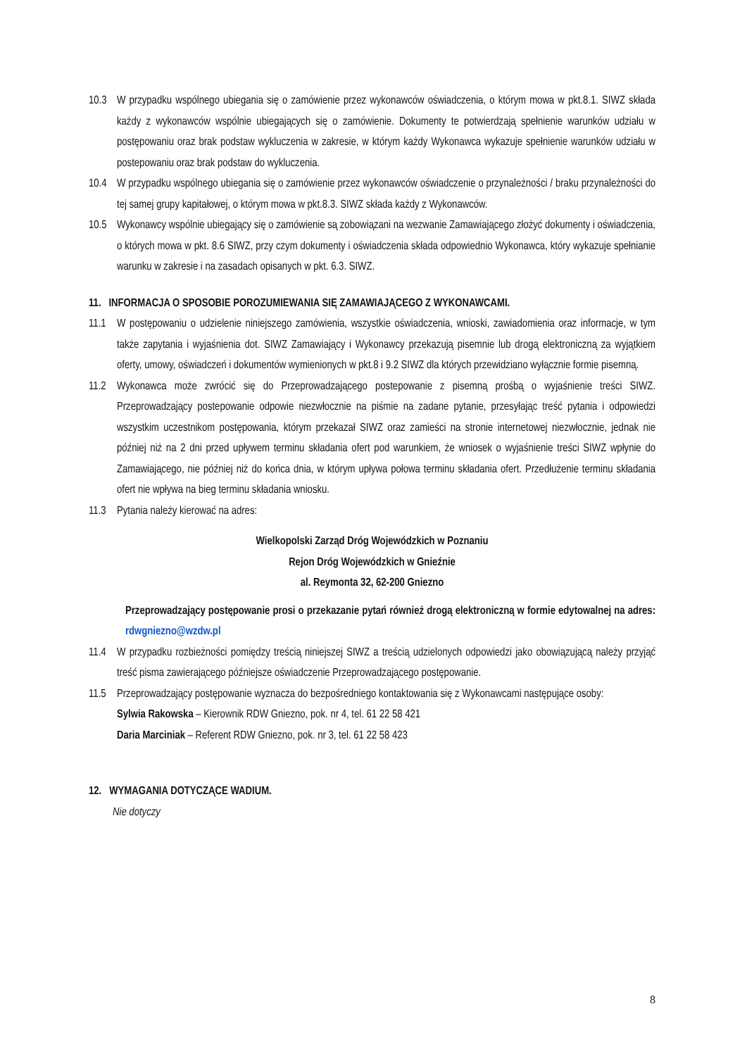10.3 W przypadku wspólnego ubiegania się o zamówienie przez wykonawców oświadczenia, o którym mowa w pkt.8.1. SIWZ składa każdy z wykonawców wspólnie ubiegających się o zamówienie. Dokumenty te potwierdzają spełnienie warunków udziału w postępowaniu oraz brak podstaw wykluczenia w zakresie, w którym każdy Wykonawca wykazuje spełnienie warunków udziału w postepowaniu oraz brak podstaw do wykluczenia.
10.4 W przypadku wspólnego ubiegania się o zamówienie przez wykonawców oświadczenie o przynależności / braku przynależności do tej samej grupy kapitałowej, o którym mowa w pkt.8.3. SIWZ składa każdy z Wykonawców.
10.5 Wykonawcy wspólnie ubiegający się o zamówienie są zobowiązani na wezwanie Zamawiającego złożyć dokumenty i oświadczenia, o których mowa w pkt. 8.6 SIWZ, przy czym dokumenty i oświadczenia składa odpowiednio Wykonawca, który wykazuje spełnianie warunku w zakresie i na zasadach opisanych w pkt. 6.3. SIWZ.
11. INFORMACJA O SPOSOBIE POROZUMIEWANIA SIĘ ZAMAWIAJĄCEGO Z WYKONAWCAMI.
11.1 W postępowaniu o udzielenie niniejszego zamówienia, wszystkie oświadczenia, wnioski, zawiadomienia oraz informacje, w tym także zapytania i wyjaśnienia dot. SIWZ Zamawiający i Wykonawcy przekazują pisemnie lub drogą elektroniczną za wyjątkiem oferty, umowy, oświadczeń i dokumentów wymienionych w pkt.8 i 9.2 SIWZ dla których przewidziano wyłącznie formie pisemną.
11.2 Wykonawca może zwrócić się do Przeprowadzającego postepowanie z pisemną prośbą o wyjaśnienie treści SIWZ. Przeprowadzający postepowanie odpowie niezwłocznie na piśmie na zadane pytanie, przesyłając treść pytania i odpowiedzi wszystkim uczestnikom postępowania, którym przekazał SIWZ oraz zamieści na stronie internetowej niezwłocznie, jednak nie później niż na 2 dni przed upływem terminu składania ofert pod warunkiem, że wniosek o wyjaśnienie treści SIWZ wpłynie do Zamawiającego, nie później niż do końca dnia, w którym upływa połowa terminu składania ofert. Przedłużenie terminu składania ofert nie wpływa na bieg terminu składania wniosku.
11.3 Pytania należy kierować na adres:
Wielkopolski Zarząd Dróg Wojewódzkich w Poznaniu
Rejon Dróg Wojewódzkich w Gnieźnie
al. Reymonta 32, 62-200 Gniezno
Przeprowadzający postępowanie prosi o przekazanie pytań również drogą elektroniczną w formie edytowalnej na adres: rdwgniezno@wzdw.pl
11.4 W przypadku rozbieżności pomiędzy treścią niniejszej SIWZ a treścią udzielonych odpowiedzi jako obowiązującą należy przyjąć treść pisma zawierającego późniejsze oświadczenie Przeprowadzającego postępowanie.
11.5 Przeprowadzający postępowanie wyznacza do bezpośredniego kontaktowania się z Wykonawcami następujące osoby:
Sylwia Rakowska – Kierownik RDW Gniezno, pok. nr 4, tel. 61 22 58 421
Daria Marciniak – Referent RDW Gniezno, pok. nr 3, tel. 61 22 58 423
12. WYMAGANIA DOTYCZĄCE WADIUM.
Nie dotyczy
8